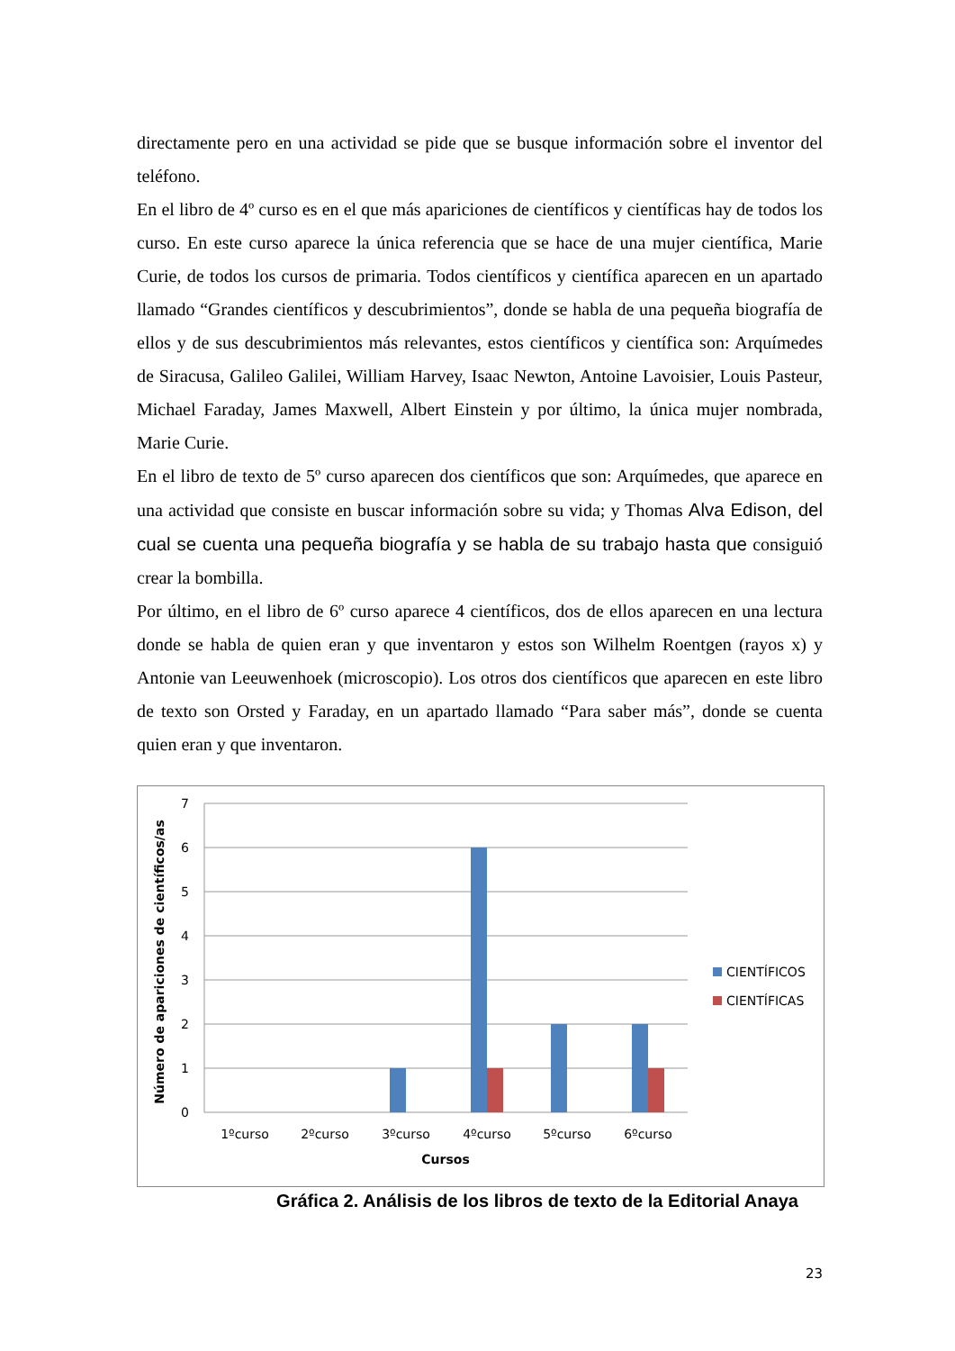directamente pero en una actividad se pide que se busque información sobre el inventor del teléfono.
En el libro de 4º curso es en el que más apariciones de científicos y científicas hay de todos los curso. En este curso aparece la única referencia que se hace de una mujer científica, Marie Curie, de todos los cursos de primaria. Todos científicos y científica aparecen en un apartado llamado “Grandes científicos y descubrimientos”, donde se habla de una pequeña biografía de ellos y de sus descubrimientos más relevantes, estos científicos y científica son: Arquímedes de Siracusa, Galileo Galilei, William Harvey, Isaac Newton, Antoine Lavoisier, Louis Pasteur, Michael Faraday, James Maxwell, Albert Einstein y por último, la única mujer nombrada, Marie Curie.
En el libro de texto de 5º curso aparecen dos científicos que son: Arquímedes, que aparece en una actividad que consiste en buscar información sobre su vida; y Thomas Alva Edison, del cual se cuenta una pequeña biografía y se habla de su trabajo hasta que consiguió crear la bombilla.
Por último, en el libro de 6º curso aparece 4 científicos, dos de ellos aparecen en una lectura donde se habla de quien eran y que inventaron y estos son Wilhelm Roentgen (rayos x) y Antonie van Leeuwenhoek (microscopio). Los otros dos científicos que aparecen en este libro de texto son Orsted y Faraday, en un apartado llamado “Para saber más”, donde se cuenta quien eran y que inventaron.
7
6
5
4
3
2
1
0
1ºcurso
2ºcurso
3ºcurso
4ºcurso
5ºcurso
6ºcurso
Cursos
Número de apariciones de científicos/as
CIENTÍFICOS
CIENTÍFICAS
Gráfica 2. Análisis de los libros de texto de la Editorial Anaya
23